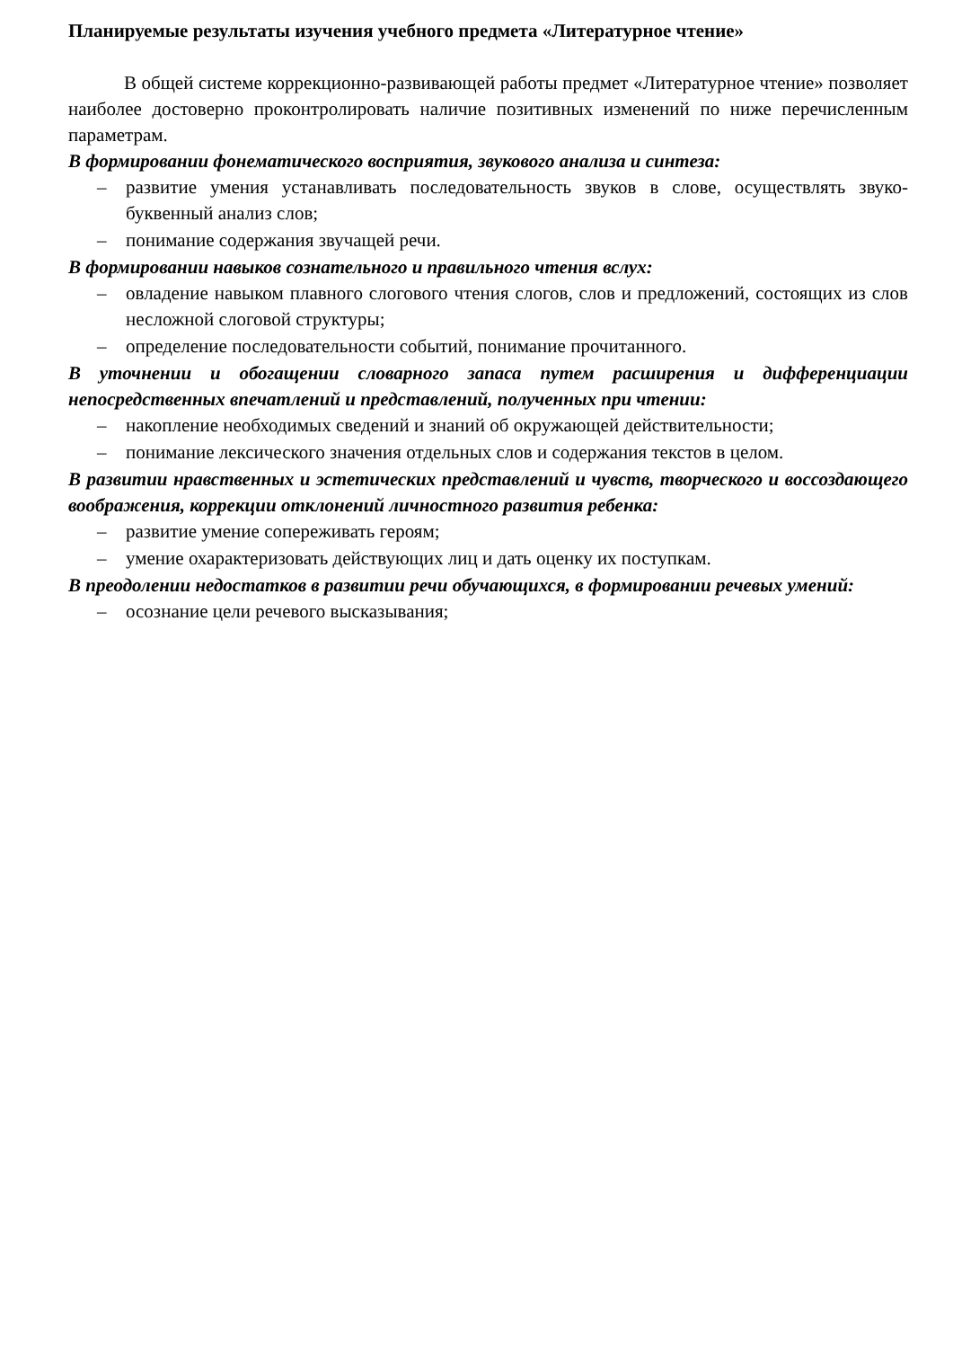Планируемые результаты изучения учебного предмета «Литературное чтение»
В общей системе коррекционно-развивающей работы предмет «Литературное чтение» позволяет наиболее достоверно проконтролировать наличие позитивных изменений по ниже перечисленным параметрам.
В формировании фонематического восприятия, звукового анализа и синтеза:
– развитие умения устанавливать последовательность звуков в слове, осуществлять звуко-буквенный анализ слов;
– понимание содержания звучащей речи.
В формировании навыков сознательного и правильного чтения вслух:
– овладение навыком плавного слогового чтения слогов, слов и предложений, состоящих из слов несложной слоговой структуры;
– определение последовательности событий, понимание прочитанного.
В уточнении и обогащении словарного запаса путем расширения и дифференциации непосредственных впечатлений и представлений, полученных при чтении:
– накопление необходимых сведений и знаний об окружающей действительности;
– понимание лексического значения отдельных слов и содержания текстов в целом.
В развитии нравственных и эстетических представлений и чувств, творческого и воссоздающего воображения, коррекции отклонений личностного развития ребенка:
– развитие умение сопереживать героям;
– умение охарактеризовать действующих лиц и дать оценку их поступкам.
В преодолении недостатков в развитии речи обучающихся, в формировании речевых умений:
– осознание цели речевого высказывания;